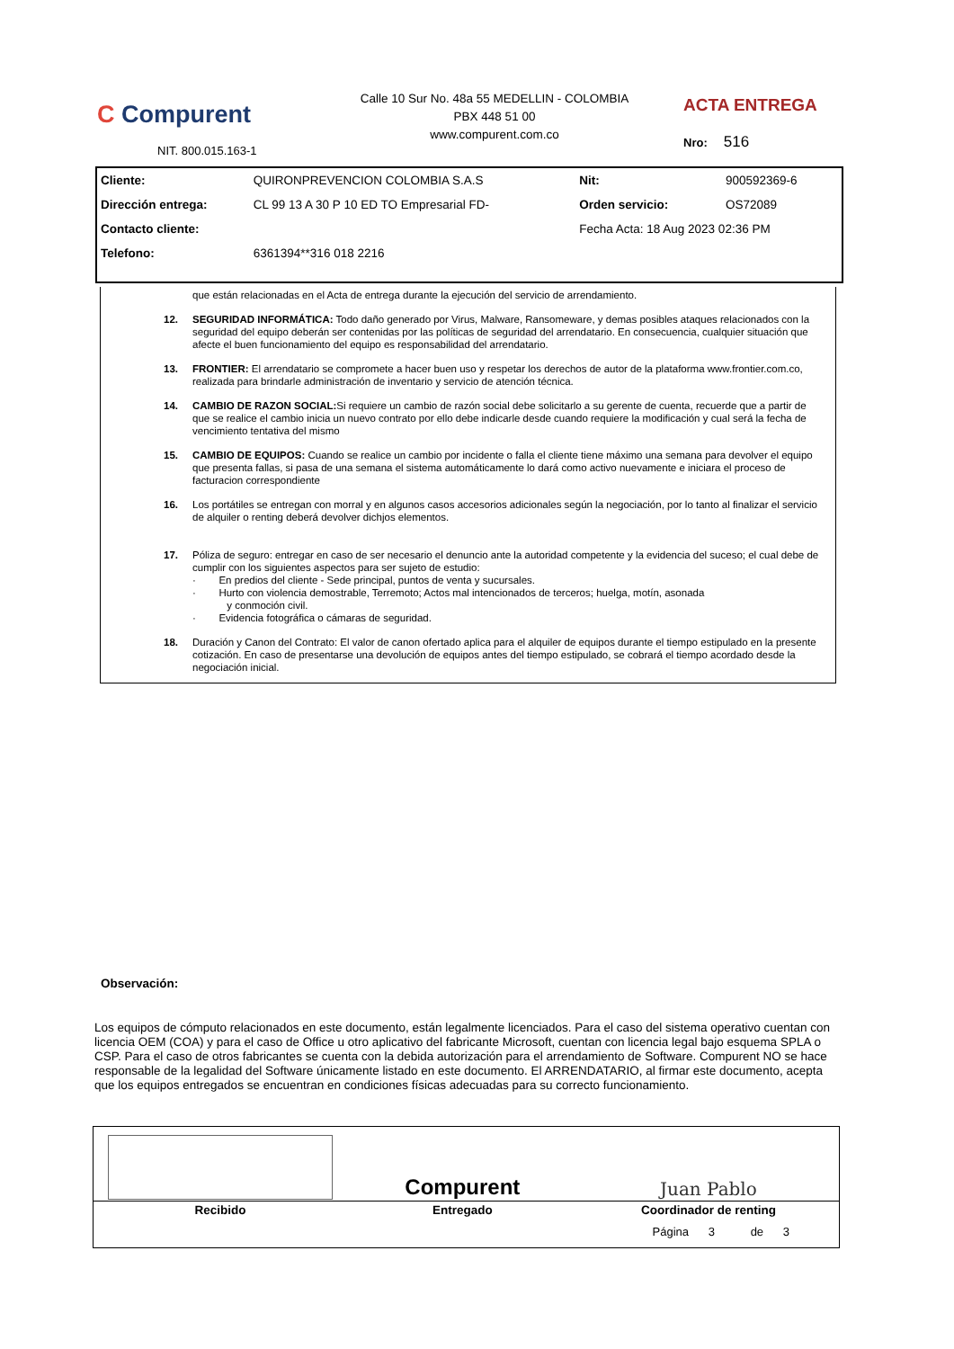C Compurent
NIT. 800.015.163-1
Calle 10 Sur No. 48a 55 MEDELLIN - COLOMBIA
PBX 448 51 00
www.compurent.com.co
ACTA ENTREGA
Nro: 516
| Cliente: | QUIRONPREVENCION COLOMBIA S.A.S | Nit: | 900592369-6 |
| Dirección entrega: | CL 99 13 A 30 P 10 ED TO Empresarial FD- | Orden servicio: | OS72089 |
| Contacto cliente: | | Fecha Acta: 18 Aug 2023 02:36 PM | |
| Telefono: | 6361394**316 018 2216 | | |
que están relacionadas en el Acta de entrega durante la ejecución del servicio de arrendamiento.
12. SEGURIDAD INFORMÁTICA: Todo daño generado por Virus, Malware, Ransomeware, y demas posibles ataques relacionados con la seguridad del equipo deberán ser contenidas por las políticas de seguridad del arrendatario. En consecuencia, cualquier situación que afecte el buen funcionamiento del equipo es responsabilidad del arrendatario.
13. FRONTIER: El arrendatario se compromete a hacer buen uso y respetar los derechos de autor de la plataforma www.frontier.com.co, realizada para brindarle administración de inventario y servicio de atención técnica.
14. CAMBIO DE RAZON SOCIAL: Si requiere un cambio de razón social debe solicitarlo a su gerente de cuenta, recuerde que a partir de que se realice el cambio inicia un nuevo contrato por ello debe indicarle desde cuando requiere la modificación y cual será la fecha de vencimiento tentativa del mismo
15. CAMBIO DE EQUIPOS: Cuando se realice un cambio por incidente o falla el cliente tiene máximo una semana para devolver el equipo que presenta fallas, si pasa de una semana el sistema automáticamente lo dará como activo nuevamente e iniciara el proceso de facturacion correspondiente
16. Los portátiles se entregan con morral y en algunos casos accesorios adicionales según la negociación, por lo tanto al finalizar el servicio de alquiler o renting deberá devolver dichjos elementos.
17. Póliza de seguro: entregar en caso de ser necesario el denuncio ante la autoridad competente y la evidencia del suceso; el cual debe de cumplir con los siguientes aspectos para ser sujeto de estudio:
· En predios del cliente - Sede principal, puntos de venta y sucursales.
· Hurto con violencia demostrable, Terremoto; Actos mal intencionados de terceros; huelga, motín, asonada
y conmoción civil.
· Evidencia fotográfica o cámaras de seguridad.
18. Duración y Canon del Contrato: El valor de canon ofertado aplica para el alquiler de equipos durante el tiempo estipulado en la presente cotización. En caso de presentarse una devolución de equipos antes del tiempo estipulado, se cobrará el tiempo acordado desde la negociación inicial.
Observación:
Los equipos de cómputo relacionados en este documento, están legalmente licenciados. Para el caso del sistema operativo cuentan con licencia OEM (COA) y para el caso de Office u otro aplicativo del fabricante Microsoft, cuentan con licencia legal bajo esquema SPLA o CSP. Para el caso de otros fabricantes se cuenta con la debida autorización para el arrendamiento de Software. Compurent NO se hace responsable de la legalidad del Software únicamente listado en este documento. El ARRENDATARIO, al firmar este documento, acepta que los equipos entregados se encuentran en condiciones físicas adecuadas para su correcto funcionamiento.
| | Compurent | Juan Pablo |
| Recibido | Entregado | Coordinador de renting |
Página 3 de 3